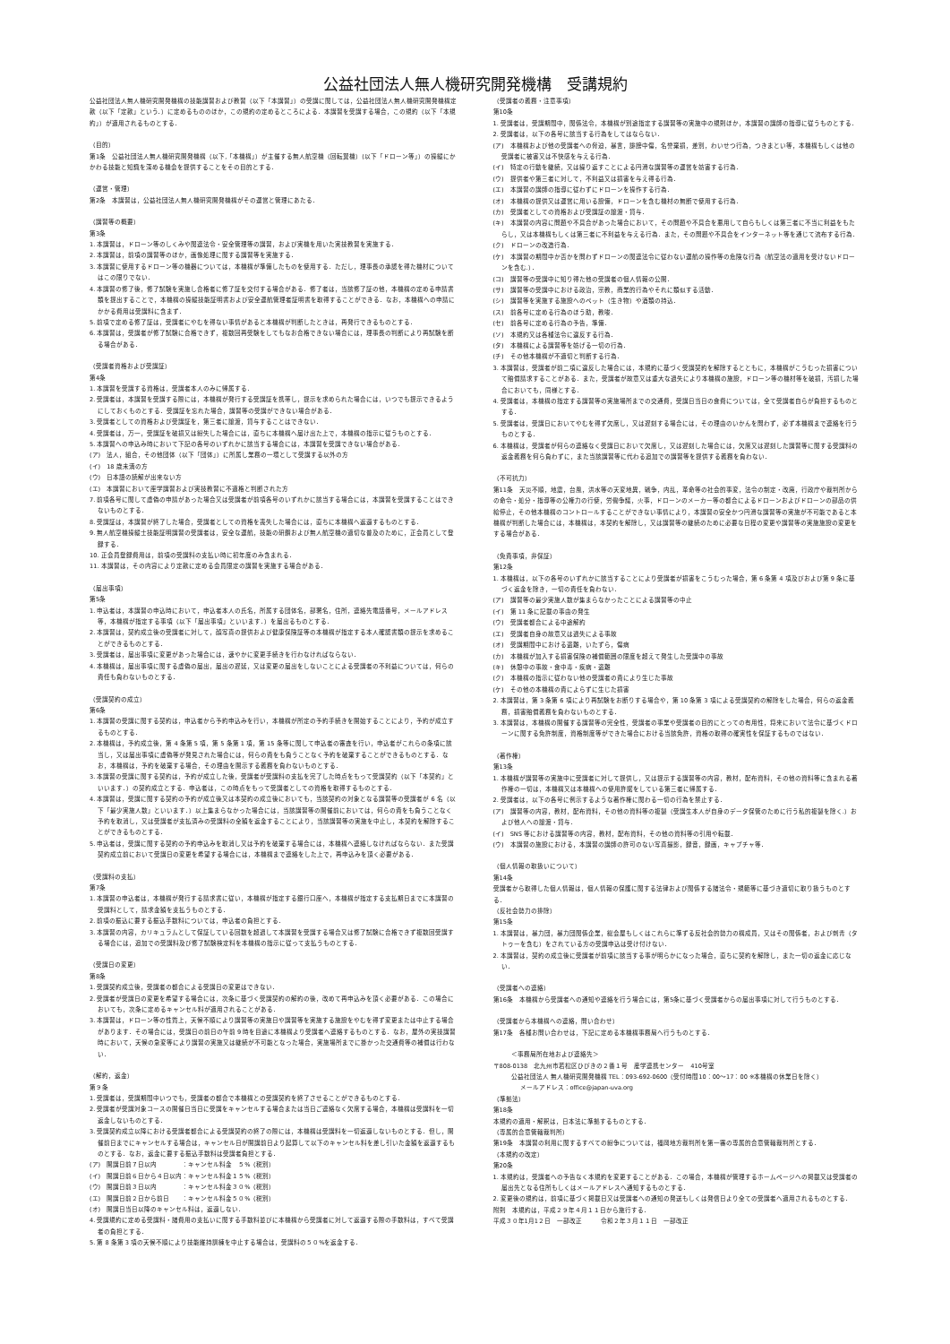公益社団法人無人機研究開発機構　受講規約
公益社団法人無人機研究開発機構の技能講習および教習（以下「本講習」）の受講に関しては，公益社団法人無人機研究開発機構定款（以下「定款」という．）に定めるもののほか，この規約の定めるところによる．本講習を受講する場合，この規約（以下「本規約」）が適用されるものとする．
（目的）
第1条　公益社団法人無人機研究開発機構（以下,「本機構」）が主催する無人航空機（回転翼機）(以下「ドローン等」）の操縦にかかわる技能と知識を深める機会を提供することをその目的とする．
（運営・管理）
第2条　本講習は，公益社団法人無人機研究開発機構がその運営と管理にあたる．
（講習等の概要）
第3条
1. 本講習は，ドローン等のしくみや関連法令・安全管理等の講習，および実機を用いた実技教習を実施する．
2. 本講習は，前項の講習等のほか，画像処理に関する講習等を実施する．
3. 本講習に使用するドローン等の機器については，本機構が準備したものを使用する．ただし，理事長の承認を得た機材についてはこの限りでない．
4. 本講習の修了後，修了試験を実施し合格者に修了証を交付する場合がある．修了者は，当該修了証の他，本機構の定める申請書類を提出することで，本機構の操縦技能証明書および安全運航管理者証明書を取得することができる．なお，本機構への申請にかかる費用は受講料に含まず．
5. 前項で定める修了証は，受講者にやむを得ない事情があると本機構が判断したときは，再発行できるものとする．
6. 本講習は，受講者が修了試験に合格できず，複数回再受験をしてもなお合格できない場合には，理事長の判断により再試験を断る場合がある．
（受講者資格および受講証）
第4条
1. 本講習を受講する資格は，受講者本人のみに帰属する．
2. 受講者は，本講習を受講する際には，本機構が発行する受講証を携帯し，提示を求められた場合には，いつでも提示できるようにしておくものとする．受講証を忘れた場合，講習等の受講ができない場合がある．
3. 受講者としての資格および受講証を，第三者に譲渡，貸与することはできない．
4. 受講者は，万一，受講証を破損又は紛失した場合には，直ちに本機構へ届け出た上で，本機構の指示に従うものとする．
5. 本講習への申込み時において下記の各号のいずれかに該当する場合には，本講習を受講できない場合がある．
(ア)　法人，組合，その他団体（以下「団体」）に所属し業務の一環として受講する以外の方
(イ)　18 歳未満の方
(ウ)　日本語の読解が出来ない方
(エ)　本講習において座学講習および実技教習に不適格と判断された方
7. 前項各号に関して虚偽の申請があった場合又は受講者が前項各号のいずれかに該当する場合には，本講習を受講することはできないものとする．
8. 受講証は，本講習が終了した場合，受講者としての資格を喪失した場合には，直ちに本機構へ返還するものとする．
9. 無人航空機操縦士技能証明講習の受講者は，安全な運航，技能の研鑽および無人航空機の適切な普及のために，正会員として登録する．
10. 正会員登録費用は，前項の受講料の支払い時に初年度のみ含まれる．
11. 本講習は，その内容により定款に定める会員限定の講習を実施する場合がある．
（届出事項）
第5条
1. 申込者は，本講習の申込時において，申込者本人の氏名，所属する団体名，部署名，住所，連絡先電話番号，メールアドレス等，本機構が指定する事項（以下「届出事項」といいます．）を届出るものとする．
2. 本講習は，契約成立後の受講者に対して，顔写真の提供および健康保険証等の本機構が指定する本人確認書類の提示を求めることができるものとする．
3. 受講者は，届出事項に変更があった場合には，速やかに変更手続きを行わなければならない．
4. 本機構は，届出事項に関する虚偽の届出，届出の遅延，又は変更の届出をしないことによる受講者の不利益については，何らの責任も負わないものとする．
（受講契約の成立）
第6条
1. 本講習の受講に関する契約は，申込者から予約申込みを行い，本機構が所定の予約手続きを開始することにより，予約が成立するものとする．
2. 本機構は，予約成立後，第 4 条第 5 項，第 5 条第 1 項，第 15 条等に関して申込者の審査を行い，申込者がこれらの条項に該当し，又は届出事項に虚偽等が発見された場合には，何らの責をも負うことなく予約を破棄することができるものとする．なお，本機構は，予約を破棄する場合，その理由を開示する義務を負わないものとする．
3. 本講習の受講に関する契約は，予約が成立した後，受講者が受講料の支払を完了した時点をもって受講契約（以下「本契約」といいます．）の契約成立とする．申込者は，この時点をもって受講者としての資格を取得するものとする．
4. 本講習は，受講に関する契約の予約が成立後又は本契約の成立後においても，当該契約の対象となる講習等の受講者が 6 名（以下「最少実施人数」といいます．）以上集まらなかった場合には，当該講習等の開催前においては，何らの責をも負うことなく予約を取消し，又は受講者が支払済みの受講料の全額を返金することにより，当該講習等の実施を中止し，本契約を解除することができるものとする．
5. 申込者は，受講に関する契約の予約申込みを取消し又は予約を破棄する場合には，本機構へ連絡しなければならない．また受講契約成立前において受講日の変更を希望する場合には，本機構まで連絡をした上で，再申込みを頂く必要がある．
（受講料の支払）
第7条
1. 本講習の申込者は，本機構が発行する請求書に従い，本機構が指定する銀行口座へ，本機構が指定する支払期日までに本講習の受講料として，請求金額を支払うものとする．
2. 前項の振込に要する振込手数料については，申込者の負担とする．
3. 本講習の内容，カリキュラムとして保証している回数を超過して本講習を受講する場合又は修了試験に合格できず複数回受講する場合には，追加での受講料及び修了試験検定料を本機構の指示に従って支払うものとする．
（受講日の変更）
第8条
1. 受講契約成立後，受講者の都合による受講日の変更はできない．
2. 受講者が受講日の変更を希望する場合には，次条に基づく受講契約の解約の後，改めて再申込みを頂く必要がある．この場合においても，次条に定めるキャンセル料が適用されることがある．
3. 本講習は，ドローン等の性質上，天候不順により講習等の実施日や講習等を実施する施設をやむを得ず変更または中止する場合があります．その場合には，受講日の前日の午前 9 時を目途に本機構より受講者へ連絡するものとする．なお，屋外の実技講習時において，天候の急変等により講習の実施又は継続が不可能となった場合，実施場所までに掛かった交通費等の補償は行わない．
（解約，返金）
第９条
1. 受講者は，受講期間中いつでも，受講者の都合で本機構との受講契約を終了させることができるものとする．
2. 受講者が受講対象コースの開催日当日に受講をキャンセルする場合または当日ご連絡なく欠席する場合，本機構は受講料を一切返金しないものとする．
3. 受講契約成立以降における受講者都合による受講契約の終了の際には，本機構は受講料を一切返還しないものとする．但し，開催前日までにキャンセルする場合は，キャンセル日が開講前日より起算して以下のキャンセル料を差し引いた金額を返還するものとする．なお，返金に要する振込手数料は受講者負担とする．
(ア)　開講日前７日以内　　　　：キャンセル料金　５%（税別）
(イ)　開講日前６日から４日以内：キャンセル料金１５%（税別）
(ウ)　開講日前３日以内　　　　：キャンセル料金３０%（税別）
(エ)　開講日前２日から前日　　：キャンセル料金５０%（税別）
(オ)　開講日当日以降のキャンセル料は，返還しない．
4. 受講規約に定める受講料・諸費用の支払いに関する手数料並びに本機構から受講者に対して返還する際の手数料は，すべて受講者の負担とする．
5. 第 8 条第 3 項の天候不順により技能維持訓練を中止する場合は，受講料の５０%を返金する．
（受講者の義務・注意事項）
第10条
1. 受講者は，受講期間中，関係法令，本機構が別途指定する講習等の実施中の規則ほか，本講習の講師の指導に従うものとする．
2. 受講者は，以下の各号に該当する行為をしてはならない．
(ア)　本機構および他の受講者への脅迫，暴言，誹謗中傷，名誉棄損，差別，わいせつ行為，つきまとい等，本機構もしくは他の受講者に被害又は不快感を与える行為．
(イ)　特定の行動を継続，又は繰り返すことによる円滑な講習等の運営を妨害する行為．
(ウ)　提供者や第三者に対して，不利益又は損害を与え得る行為．
(エ)　本講習の講師の指導に従わずにドローンを操作する行為．
(オ)　本機構の提供又は運営に用いる設備，ドローンを含む機材の無断で使用する行為．
(カ)　受講者としての資格および受講証の譲渡・貸与．
(キ)　本講習の内容に問題や不具合があった場合において，その問題や不具合を悪用して自らもしくは第三者に不当に利益をもたらし，又は本機構もしくは第三者に不利益を与える行為．また，その問題や不具合をインターネット等を通じて流布する行為．
(ク)　ドローンの改造行為．
(ケ)　本講習の期間中か否かを問わずドローンの関連法令に従わない運航の操作等の危険な行為（航空法の適用を受けないドローンを含む.）．
(コ)　講習等の受講中に知り得た他の受講者の個人情報の公開．
(サ)　講習等の受講中における政治，宗教，商業的行為やそれに類似する活動．
(シ)　講習等を実施する施設へのペット（生き物）や酒類の持込．
(ス)　前各号に定める行為のほう助，教唆．
(セ)　前各号に定める行為の予告，準備．
(ソ)　本規約又は各種法令に違反する行為．
(タ)　本機構による講習等を妨げる一切の行為．
(チ)　その他本機構が不適切と判断する行為．
3. 本講習は，受講者が前二項に違反した場合には，本規約に基づく受講契約を解除するとともに，本機構がこうむった損害について賠償請求することがある．また，受講者が故意又は重大な過失により本機構の施設，ドローン等の機材等を破損，汚損した場合においても，同様とする．
4. 受講者は，本機構の指定する講習等の実施場所までの交通費，受講日当日の食費については，全て受講者自らが負担するものとする．
5. 受講者は，受講日においてやむを得ず欠席し，又は遅刻する場合には，その理由のいかんを問わず，必ず本機構まで連絡を行うものとする．
6. 本機構は，受講者が何らの連絡なく受講日において欠席し，又は遅刻した場合には，欠席又は遅刻した講習等に関する受講料の返金義務を何ら負わずに，また当該講習等に代わる追加での講習等を提供する義務を負わない．
（不可抗力）
第11条　天災不順，地震，台風，洪水等の天変地異，戦争，内乱，革命等の社会的事変，法令の制定・改廃，行政庁や裁判所からの命令・処分・指導等の公権力の行使，労働争議，火事，ドローンのメーカー等の都合によるドローンおよびドローンの部品の供給停止，その他本機構のコントロールすることができない事情により，本講習の安全かつ円滑な講習等の実施が不可能であると本機構が判断した場合には，本機構は，本契約を解除し，又は講習等の継続のために必要な日程の変更や講習等の実施施設の変更をする場合がある．
（免責事項，非保証）
第12条
1. 本機構は，以下の各号のいずれかに該当することにより受講者が損害をこうむった場合，第 6 条第 4 項及びおよび第 9 条に基づく返金を除き，一切の責任を負わない．
(ア)　講習等の最少実施人数が集まらなかったことによる講習等の中止
(イ)　第 11 条に記載の事由の発生
(ウ)　受講者都合による中途解約
(エ)　受講者自身の故意又は過失による事故
(オ)　受講期間中における盗難，いたずら，傷病
(カ)　本機構が加入する損害保険の補償範囲の限度を超えて発生した受講中の事故
(キ)　休憩中の事故・食中毒・疾病・盗難
(ク)　本機構の指示に従わない他の受講者の責により生じた事故
(ケ)　その他の本機構の責によらずに生じた損害
2. 本講習は，第 3 条第 6 項により再試験をお断りする場合や，第 10 条第 3 項による受講契約の解除をした場合，何らの返金義務，損害賠償義務を負わないものとする．
3. 本講習は，本機構の開催する講習等の完全性，受講者の事業や受講者の目的にとっての有用性，将来において法令に基づくドローンに関する免許制度，資格制度等ができた場合における当該免許，資格の取得の確実性を保証するものではない．
（著作権）
第13条
1. 本機構が講習等の実施中に受講者に対して提供し，又は提示する講習等の内容，教材，配布資料，その他の資料等に含まれる著作権の一切は，本機構又は本機構への使用許諾をしている第三者に帰属する．
2. 受講者は，以下の各号に例示するような著作権に関わる一切の行為を禁止する．
(ア)　講習等の内容，教材，配布資料，その他の資料等の複製（受講生本人が自身のデータ保管のために行う私的複製を除く.）および他人への譲渡・貸与．
(イ)　SNS 等における講習等の内容，教材，配布資料，その他の資料等の引用や転載．
(ウ)　本講習の施設における，本講習の講師の許可のない写真撮影，録音，録画，キャプチャ等．
（個人情報の取扱いについて）
第14条
受講者から取得した個人情報は，個人情報の保護に関する法律および関係する諸法令・規範等に基づき適切に取り扱うものとする．
（反社会勢力の排除）
第15条
1. 本講習は，暴力団，暴力団関係企業，総会屋もしくはこれらに準ずる反社会的勢力の構成員，又はその関係者，および刺青（タトゥーを含む）をされている方の受講申込は受け付けない．
2. 本講習は，契約の成立後に受講者が前項に該当する事が明らかになった場合，直ちに契約を解除し，また一切の返金に応じない．
（受講者への連絡）
第16条　本機構から受講者への通知や連絡を行う場合には，第5条に基づく受講者からの届出事項に対して行うものとする．
（受講者から本機構への連絡，問い合わせ）
第17条　各種お問い合わせは，下記に定める本機構事務局へ行うものとする．
＜事務局所在地および連絡先＞
〒808-0138　北九州市若松区ひびきの２番１号　産学連携センター　410号室
公益社団法人 無人機研究開発機構 TEL：093-692-0600（受付時間10：00～17：00 ※本機構の休業日を除く）
メールアドレス：office@japan-uva.org
（準拠法）
第18条
本規約の適用・解釈は，日本法に準拠するものとする．
（専属的合意管轄裁判所）
第19条　本講習の利用に関するすべての紛争については，福岡地方裁判所を第一審の専属的合意管轄裁判所とする．
（本規約の改定）
第20条
1. 本規約は，受講者への予告なく本規約を変更することがある．この場合，本機構が管理するホームページへの掲載又は受講者の届出先となる住所もしくはメールアドレスへ通知するものとする．
2. 変更後の規約は，前項に基づく掲載日又は受講者への通知の発送もしくは発信日より全ての受講者へ適用されるものとする．
附則　本規約は，平成２９年４月１１日から施行する．
平成３０年1月1２日　一部改正　　　令和２年３月１１日　一部改正